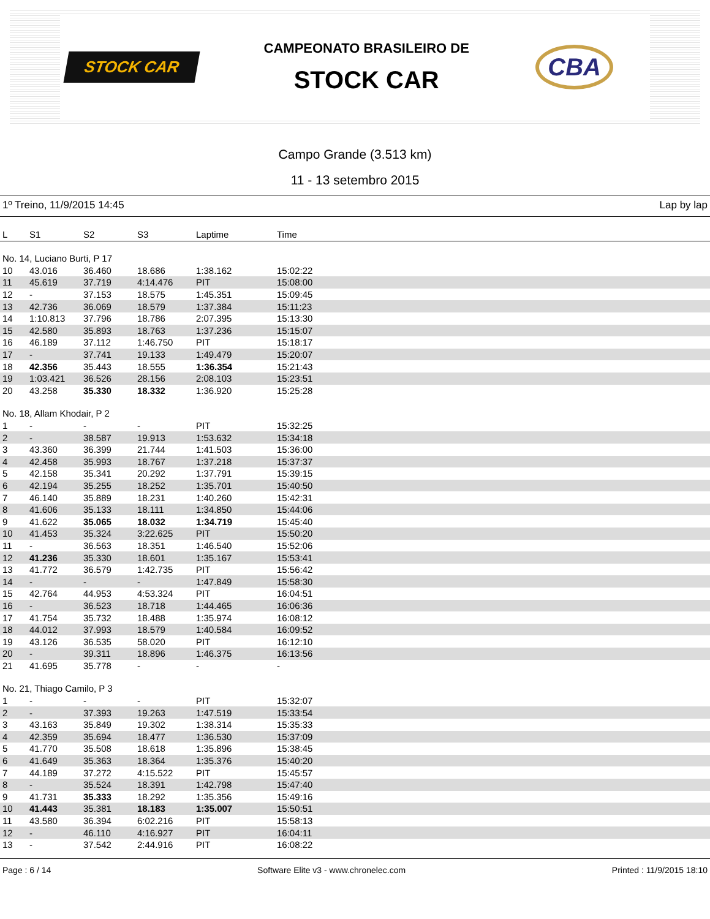STOCK CAR
CAMPEONATO BRASILEIRO DE
STOCK CAR
CBA
Campo Grande (3.513 km)
11 - 13 setembro 2015
1º Treino, 11/9/2015 14:45 Lap by lap
| L | S1 | S2 | S3 | Laptime | Time |
| --- | --- | --- | --- | --- | --- |
| No. 14, Luciano Burti, P 17 | | | | | |
| 10 | 43.016 | 36.460 | 18.686 | 1:38.162 | 15:02:22 |
| 11 | 45.619 | 37.719 | 4:14.476 | PIT | 15:08:00 |
| 12 | - | 37.153 | 18.575 | 1:45.351 | 15:09:45 |
| 13 | 42.736 | 36.069 | 18.579 | 1:37.384 | 15:11:23 |
| 14 | 1:10.813 | 37.796 | 18.786 | 2:07.395 | 15:13:30 |
| 15 | 42.580 | 35.893 | 18.763 | 1:37.236 | 15:15:07 |
| 16 | 46.189 | 37.112 | 1:46.750 | PIT | 15:18:17 |
| 17 | - | 37.741 | 19.133 | 1:49.479 | 15:20:07 |
| 18 | 42.356 | 35.443 | 18.555 | 1:36.354 | 15:21:43 |
| 19 | 1:03.421 | 36.526 | 28.156 | 2:08.103 | 15:23:51 |
| 20 | 43.258 | 35.330 | 18.332 | 1:36.920 | 15:25:28 |
| No. 18, Allam Khodair, P 2 | | | | | |
| 1 | - | - | - | PIT | 15:32:25 |
| 2 | - | 38.587 | 19.913 | 1:53.632 | 15:34:18 |
| 3 | 43.360 | 36.399 | 21.744 | 1:41.503 | 15:36:00 |
| 4 | 42.458 | 35.993 | 18.767 | 1:37.218 | 15:37:37 |
| 5 | 42.158 | 35.341 | 20.292 | 1:37.791 | 15:39:15 |
| 6 | 42.194 | 35.255 | 18.252 | 1:35.701 | 15:40:50 |
| 7 | 46.140 | 35.889 | 18.231 | 1:40.260 | 15:42:31 |
| 8 | 41.606 | 35.133 | 18.111 | 1:34.850 | 15:44:06 |
| 9 | 41.622 | 35.065 | 18.032 | 1:34.719 | 15:45:40 |
| 10 | 41.453 | 35.324 | 3:22.625 | PIT | 15:50:20 |
| 11 | - | 36.563 | 18.351 | 1:46.540 | 15:52:06 |
| 12 | 41.236 | 35.330 | 18.601 | 1:35.167 | 15:53:41 |
| 13 | 41.772 | 36.579 | 1:42.735 | PIT | 15:56:42 |
| 14 | - | - | - | 1:47.849 | 15:58:30 |
| 15 | 42.764 | 44.953 | 4:53.324 | PIT | 16:04:51 |
| 16 | - | 36.523 | 18.718 | 1:44.465 | 16:06:36 |
| 17 | 41.754 | 35.732 | 18.488 | 1:35.974 | 16:08:12 |
| 18 | 44.012 | 37.993 | 18.579 | 1:40.584 | 16:09:52 |
| 19 | 43.126 | 36.535 | 58.020 | PIT | 16:12:10 |
| 20 | - | 39.311 | 18.896 | 1:46.375 | 16:13:56 |
| 21 | 41.695 | 35.778 | - | - | - |
| No. 21, Thiago Camilo, P 3 | | | | | |
| 1 | - | - | - | PIT | 15:32:07 |
| 2 | - | 37.393 | 19.263 | 1:47.519 | 15:33:54 |
| 3 | 43.163 | 35.849 | 19.302 | 1:38.314 | 15:35:33 |
| 4 | 42.359 | 35.694 | 18.477 | 1:36.530 | 15:37:09 |
| 5 | 41.770 | 35.508 | 18.618 | 1:35.896 | 15:38:45 |
| 6 | 41.649 | 35.363 | 18.364 | 1:35.376 | 15:40:20 |
| 7 | 44.189 | 37.272 | 4:15.522 | PIT | 15:45:57 |
| 8 | - | 35.524 | 18.391 | 1:42.798 | 15:47:40 |
| 9 | 41.731 | 35.333 | 18.292 | 1:35.356 | 15:49:16 |
| 10 | 41.443 | 35.381 | 18.183 | 1:35.007 | 15:50:51 |
| 11 | 43.580 | 36.394 | 6:02.216 | PIT | 15:58:13 |
| 12 | - | 46.110 | 4:16.927 | PIT | 16:04:11 |
| 13 | - | 37.542 | 2:44.916 | PIT | 16:08:22 |
Page : 6 / 14 Software Elite v3 - www.chronelec.com Printed : 11/9/2015 18:10